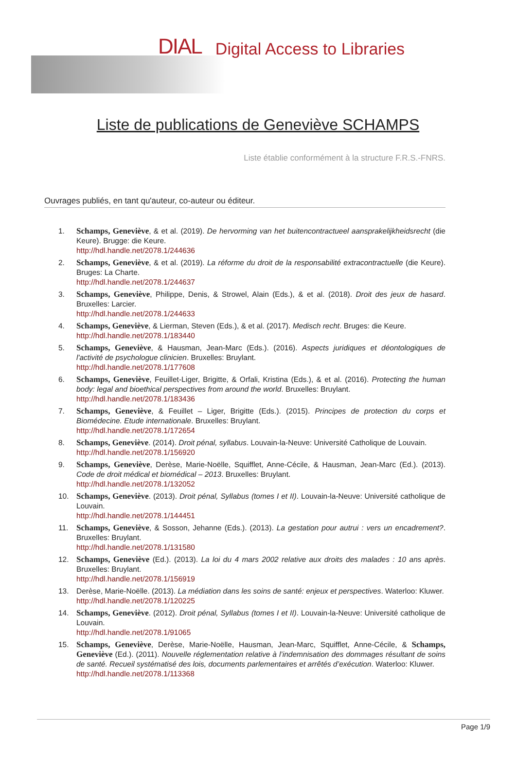DIAL Digital Access to Libraries
Liste de publications de Geneviève SCHAMPS
Liste établie conformément à la structure F.R.S.-FNRS.
Ouvrages publiés, en tant qu'auteur, co-auteur ou éditeur.
1. Schamps, Geneviève, & et al. (2019). De hervorming van het buitencontractueel aansprakelijkheidsrecht (die Keure). Brugge: die Keure.
http://hdl.handle.net/2078.1/244636
2. Schamps, Geneviève, & et al. (2019). La réforme du droit de la responsabilité extracontractuelle (die Keure). Bruges: La Charte.
http://hdl.handle.net/2078.1/244637
3. Schamps, Geneviève, Philippe, Denis, & Strowel, Alain (Eds.), & et al. (2018). Droit des jeux de hasard. Bruxelles: Larcier.
http://hdl.handle.net/2078.1/244633
4. Schamps, Geneviève, & Lierman, Steven (Eds.), & et al. (2017). Medisch recht. Bruges: die Keure.
http://hdl.handle.net/2078.1/183440
5. Schamps, Geneviève, & Hausman, Jean-Marc (Eds.). (2016). Aspects juridiques et déontologiques de l'activité de psychologue clinicien. Bruxelles: Bruylant.
http://hdl.handle.net/2078.1/177608
6. Schamps, Geneviève, Feuillet-Liger, Brigitte, & Orfali, Kristina (Eds.), & et al. (2016). Protecting the human body: legal and bioethical perspectives from around the world. Bruxelles: Bruylant.
http://hdl.handle.net/2078.1/183436
7. Schamps, Geneviève, & Feuillet – Liger, Brigitte (Eds.). (2015). Principes de protection du corps et Biomédecine. Etude internationale. Bruxelles: Bruylant.
http://hdl.handle.net/2078.1/172654
8. Schamps, Geneviève. (2014). Droit pénal, syllabus. Louvain-la-Neuve: Université Catholique de Louvain.
http://hdl.handle.net/2078.1/156920
9. Schamps, Geneviève, Derèse, Marie-Noëlle, Squifflet, Anne-Cécile, & Hausman, Jean-Marc (Ed.). (2013). Code de droit médical et biomédical – 2013. Bruxelles: Bruylant.
http://hdl.handle.net/2078.1/132052
10. Schamps, Geneviève. (2013). Droit pénal, Syllabus (tomes I et II). Louvain-la-Neuve: Université catholique de Louvain.
http://hdl.handle.net/2078.1/144451
11. Schamps, Geneviève, & Sosson, Jehanne (Eds.). (2013). La gestation pour autrui : vers un encadrement?. Bruxelles: Bruylant.
http://hdl.handle.net/2078.1/131580
12. Schamps, Geneviève (Ed.). (2013). La loi du 4 mars 2002 relative aux droits des malades : 10 ans après. Bruxelles: Bruylant.
http://hdl.handle.net/2078.1/156919
13. Derèse, Marie-Noëlle. (2013). La médiation dans les soins de santé: enjeux et perspectives. Waterloo: Kluwer.
http://hdl.handle.net/2078.1/120225
14. Schamps, Geneviève. (2012). Droit pénal, Syllabus (tomes I et II). Louvain-la-Neuve: Université catholique de Louvain.
http://hdl.handle.net/2078.1/91065
15. Schamps, Geneviève, Derèse, Marie-Noëlle, Hausman, Jean-Marc, Squifflet, Anne-Cécile, & Schamps, Geneviève (Ed.). (2011). Nouvelle réglementation relative à l’indemnisation des dommages résultant de soins de santé. Recueil systématisé des lois, documents parlementaires et arrêtés d’exécution. Waterloo: Kluwer.
http://hdl.handle.net/2078.1/113368
Page 1/9